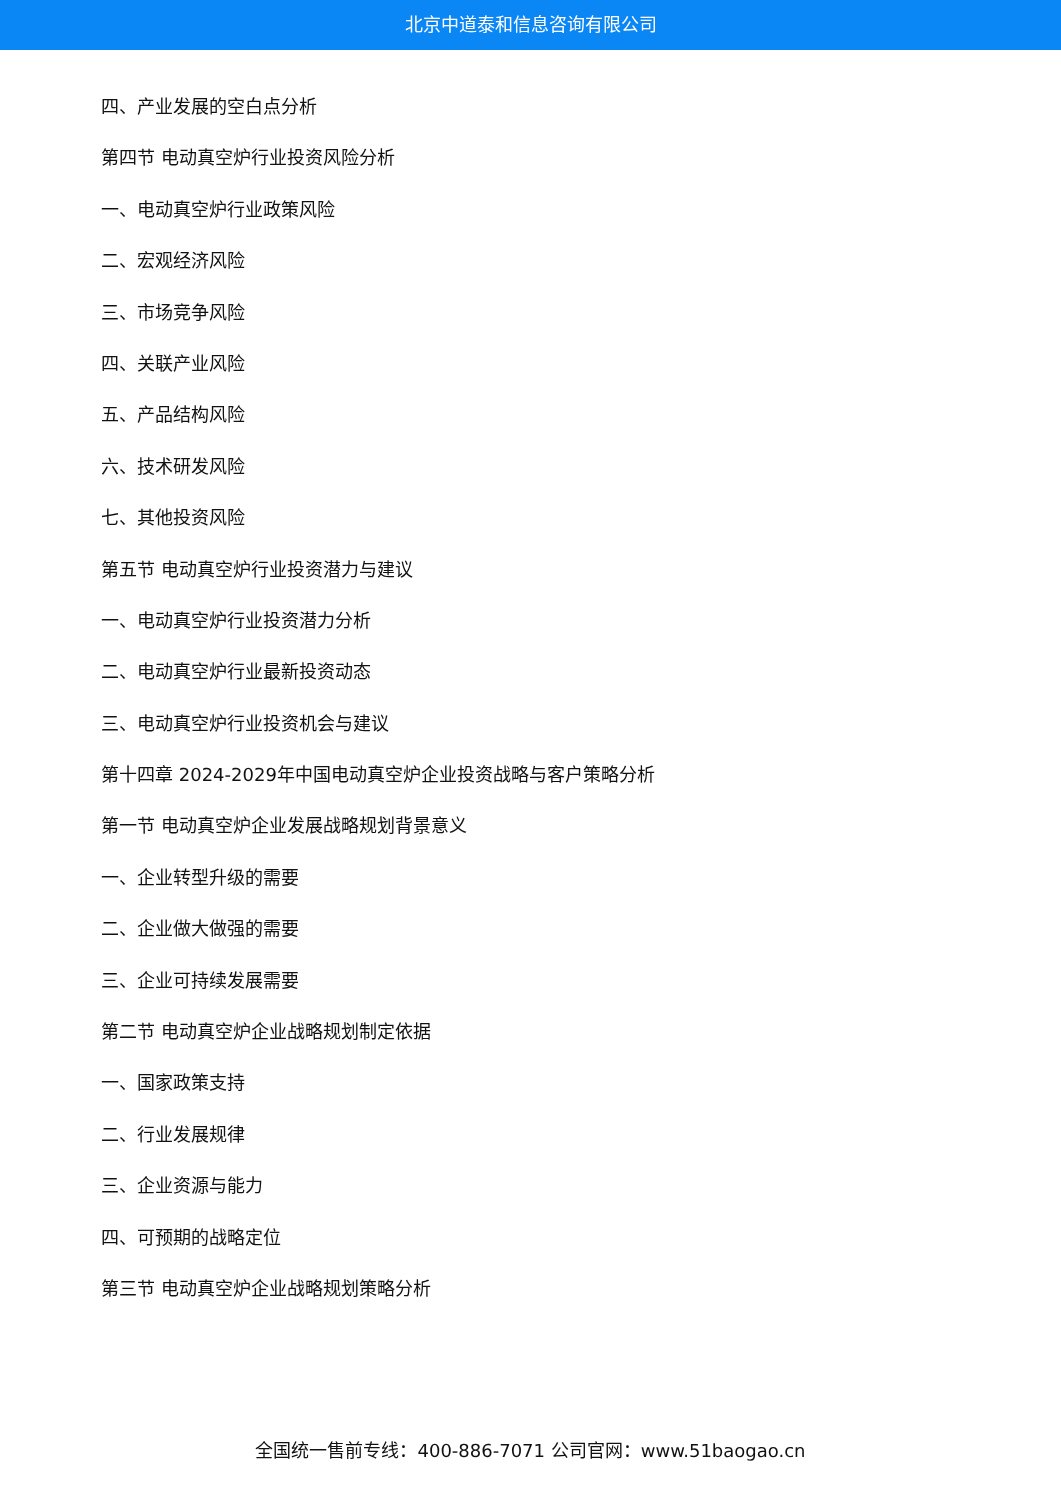北京中道泰和信息咨询有限公司
四、产业发展的空白点分析
第四节 电动真空炉行业投资风险分析
一、电动真空炉行业政策风险
二、宏观经济风险
三、市场竞争风险
四、关联产业风险
五、产品结构风险
六、技术研发风险
七、其他投资风险
第五节 电动真空炉行业投资潜力与建议
一、电动真空炉行业投资潜力分析
二、电动真空炉行业最新投资动态
三、电动真空炉行业投资机会与建议
第十四章 2024-2029年中国电动真空炉企业投资战略与客户策略分析
第一节 电动真空炉企业发展战略规划背景意义
一、企业转型升级的需要
二、企业做大做强的需要
三、企业可持续发展需要
第二节 电动真空炉企业战略规划制定依据
一、国家政策支持
二、行业发展规律
三、企业资源与能力
四、可预期的战略定位
第三节 电动真空炉企业战略规划策略分析
全国统一售前专线：400-886-7071 公司官网：www.51baogao.cn